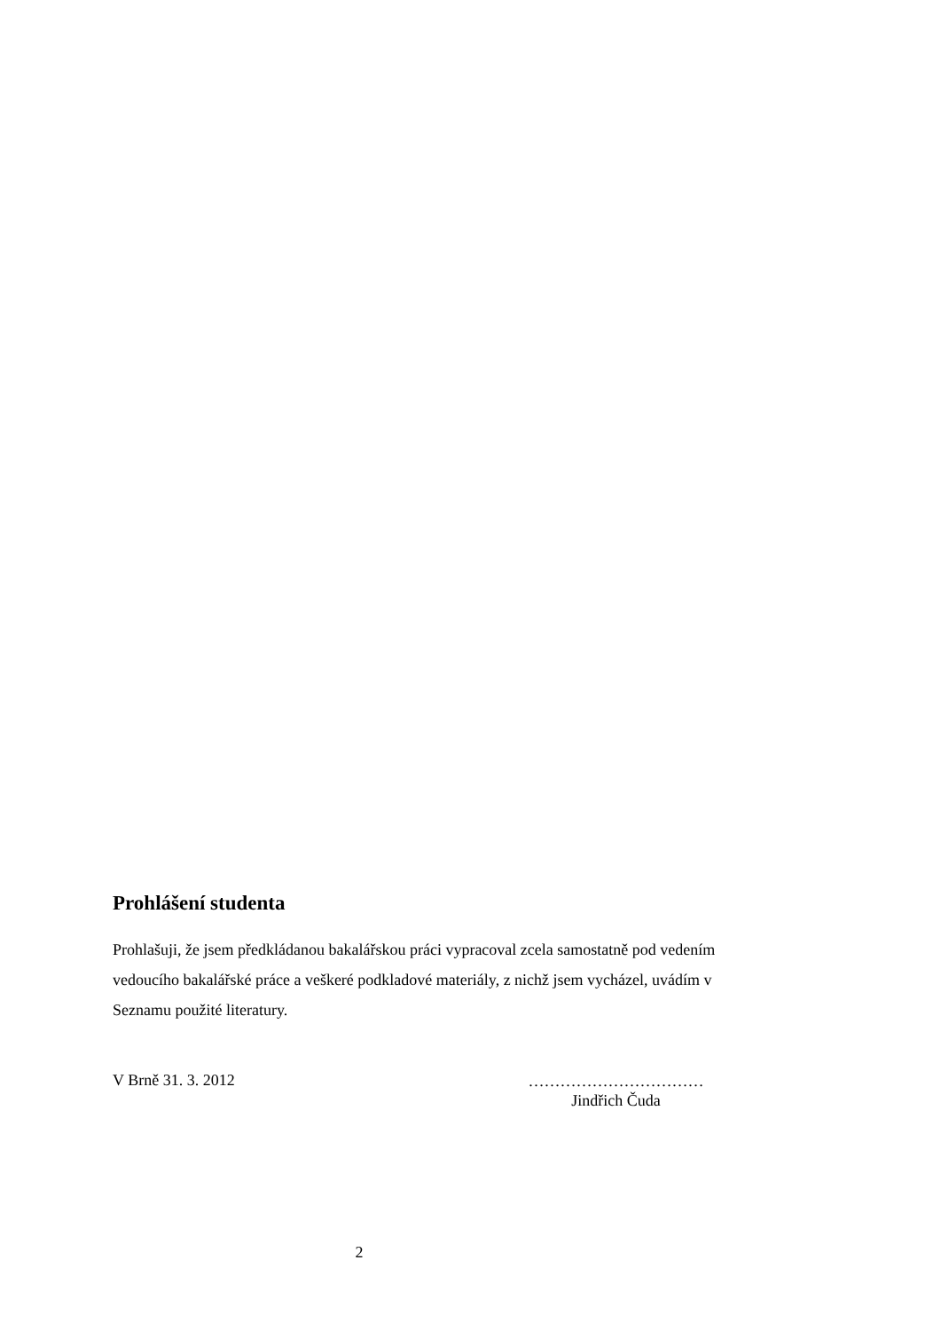Prohlášení studenta
Prohlašuji, že jsem předkládanou bakalářskou práci vypracoval zcela samostatně pod vedením vedoucího bakalářské práce a veškeré podkladové materiály, z nichž jsem vycházel, uvádím v Seznamu použité literatury.
V Brně 31. 3. 2012
……………………………
Jindřich Čuda
2